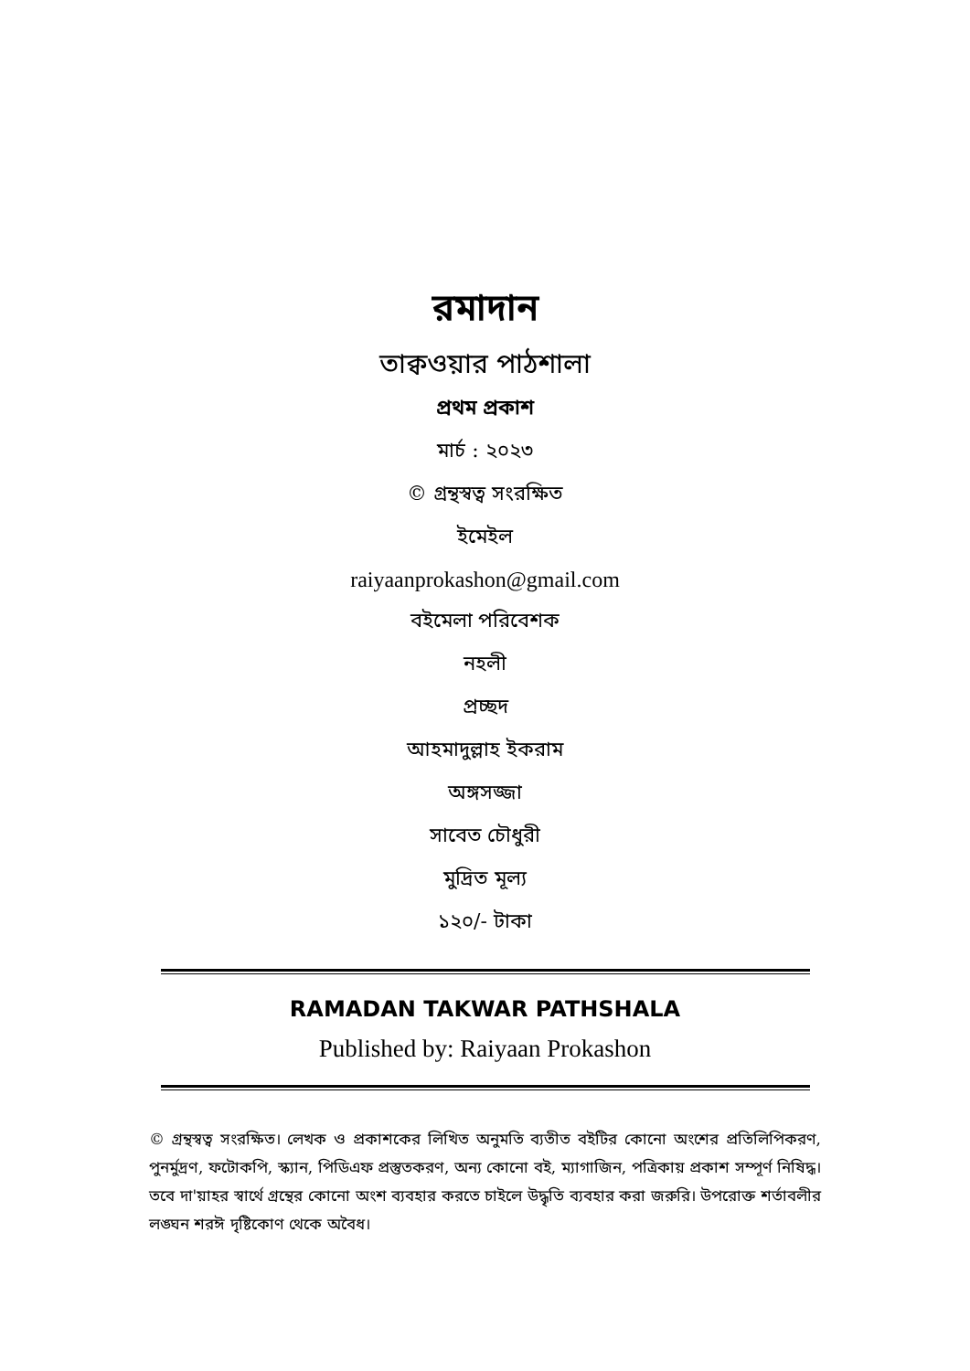রমাদান
তাক্বওয়ার পাঠশালা
প্রথম প্রকাশ
মার্চ : ২০২৩
© গ্রন্থস্বত্ব সংরক্ষিত
ইমেইল
raiyaanprokashon@gmail.com
বইমেলা পরিবেশক
নহলী
প্রচ্ছদ
আহমাদুল্লাহ ইকরাম
অঙ্গসজ্জা
সাবেত চৌধুরী
মুদ্রিত মূল্য
১২০/- টাকা
RAMADAN TAKWAR PATHSHALA
Published by: Raiyaan Prokashon
© গ্রন্থস্বত্ব সংরক্ষিত। লেখক ও প্রকাশকের লিখিত অনুমতি ব্যতীত বইটির কোনো অংশের প্রতিলিপিকরণ, পুনর্মুদ্রণ, ফটোকপি, স্ক্যান, পিডিএফ প্রস্তুতকরণ, অন্য কোনো বই, ম্যাগাজিন, পত্রিকায় প্রকাশ সম্পূর্ণ নিষিদ্ধ। তবে দা'য়াহর স্বার্থে গ্রন্থের কোনো অংশ ব্যবহার করতে চাইলে উদ্ধৃতি ব্যবহার করা জরুরি। উপরোক্ত শর্তাবলীর লঙ্ঘন শরঈ দৃষ্টিকোণ থেকে অবৈধ।